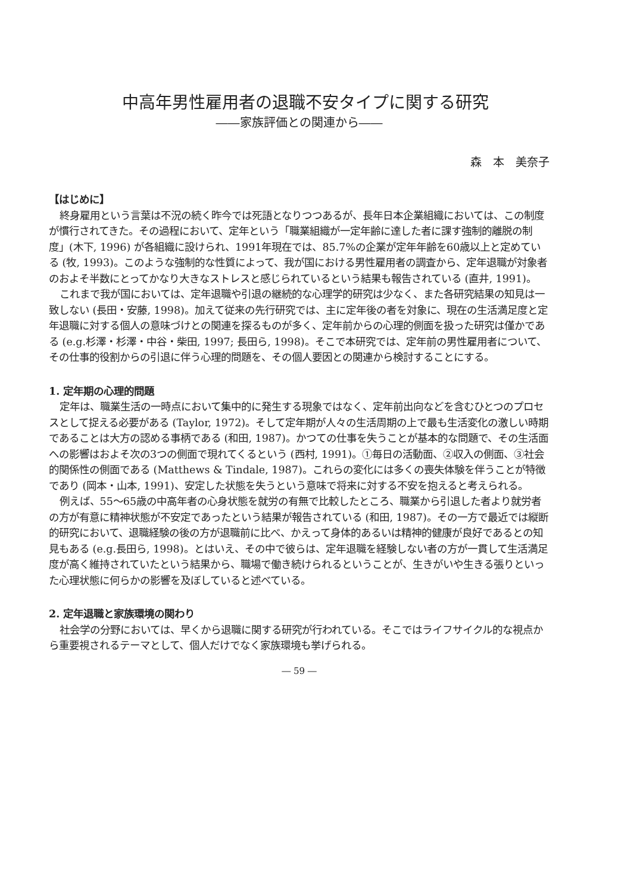中高年男性雇用者の退職不安タイプに関する研究
――家族評価との関連から――
森　本　美奈子
【はじめに】
終身雇用という言葉は不況の続く昨今では死語となりつつあるが、長年日本企業組織においては、この制度が慣行されてきた。その過程において、定年という「職業組織が一定年齢に達した者に課す強制的離脱の制度」(木下, 1996) が各組織に設けられ、1991年現在では、85.7%の企業が定年年齢を60歳以上と定めている (牧, 1993)。このような強制的な性質によって、我が国における男性雇用者の調査から、定年退職が対象者のおよそ半数にとってかなり大きなストレスと感じられているという結果も報告されている (直井, 1991)。
これまで我が国においては、定年退職や引退の継続的な心理学的研究は少なく、また各研究結果の知見は一致しない (長田・安藤, 1998)。加えて従来の先行研究では、主に定年後の者を対象に、現在の生活満足度と定年退職に対する個人の意味づけとの関連を探るものが多く、定年前からの心理的側面を扱った研究は僅かである (e.g.杉澤・杉澤・中谷・柴田, 1997; 長田ら, 1998)。そこで本研究では、定年前の男性雇用者について、その仕事的役割からの引退に伴う心理的問題を、その個人要因との関連から検討することにする。
1. 定年期の心理的問題
定年は、職業生活の一時点において集中的に発生する現象ではなく、定年前出向などを含むひとつのプロセスとして捉える必要がある (Taylor, 1972)。そして定年期が人々の生活周期の上で最も生活変化の激しい時期であることは大方の認める事柄である (和田, 1987)。かつての仕事を失うことが基本的な問題で、その生活面への影響はおよそ次の3つの側面で現れてくるという (西村, 1991)。①毎日の活動面、②収入の側面、③社会的関係性の側面である (Matthews & Tindale, 1987)。これらの変化には多くの喪失体験を伴うことが特徴であり (岡本・山本, 1991)、安定した状態を失うという意味で将来に対する不安を抱えると考えられる。
例えば、55～65歳の中高年者の心身状態を就労の有無で比較したところ、職業から引退した者より就労者の方が有意に精神状態が不安定であったという結果が報告されている (和田, 1987)。その一方で最近では縦断的研究において、退職経験の後の方が退職前に比べ、かえって身体的あるいは精神的健康が良好であるとの知見もある (e.g.長田ら, 1998)。とはいえ、その中で彼らは、定年退職を経験しない者の方が一貫して生活満足度が高く維持されていたという結果から、職場で働き続けられるということが、生きがいや生きる張りといった心理状態に何らかの影響を及ぼしていると述べている。
2. 定年退職と家族環境の関わり
社会学の分野においては、早くから退職に関する研究が行われている。そこではライフサイクル的な視点から重要視されるテーマとして、個人だけでなく家族環境も挙げられる。
― 59 ―